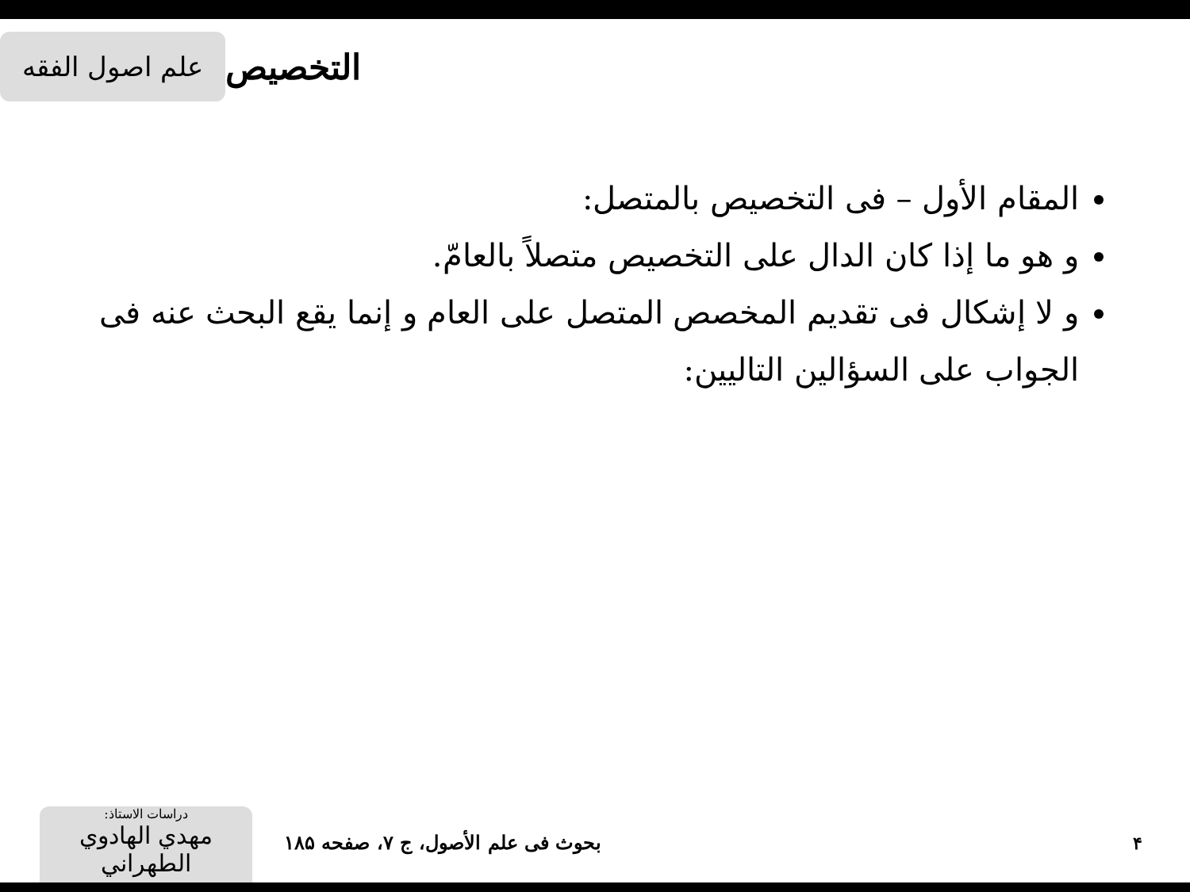علم اصول الفقه
التخصيص
المقام الأول – فی التخصيص بالمتصل:
و هو ما إذا كان الدال على التخصيص متصلاً بالعامّ.
و لا إشكال فی تقديم المخصص المتصل على العام و إنما يقع البحث عنه فی الجواب على السؤالين التاليين:
دراسات الاستاذ:
مهدي الهادوي الطهراني
بحوث فی علم الأصول، ج ۷، صفحه ۱۸۵
۴